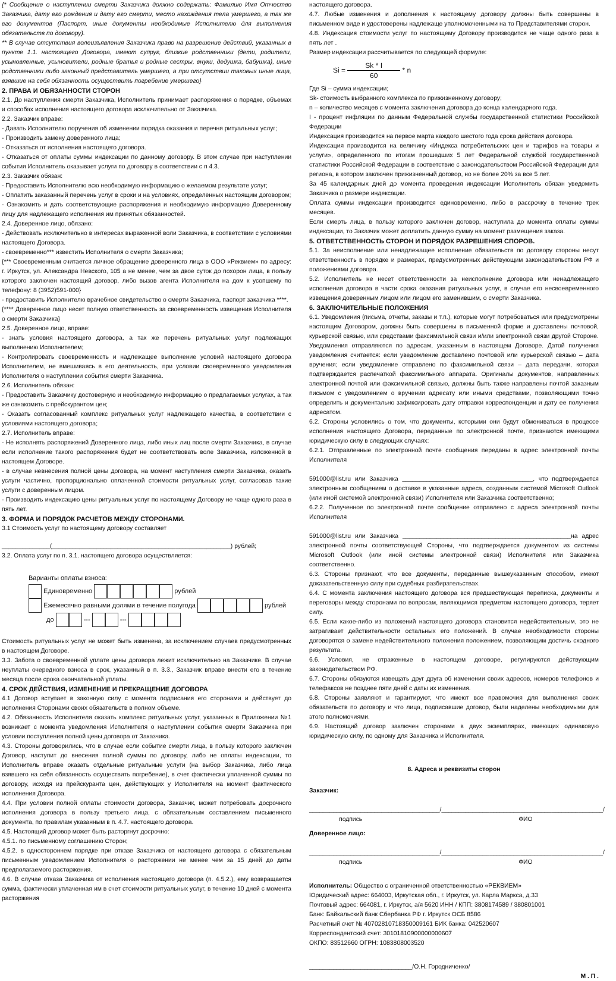{* Сообщение о наступлении смерти Заказчика должно содержать: Фамилию Имя Отчество Заказчика, дату его рождения и дату его смерти, место нахождения тела умершего, а так же его документов (Паспорт, иные документы необходимые Исполнителю для выполнения обязательств по договору).
** В случае отсутствия волеизъявления Заказчика право на разрешение действий, указанных в пункте 1.1. настоящего Договора, имеют супруг, близкие родственники (дети, родители, усыновленные, усыновители, родные братья и родные сестры, внуки, дедушка, бабушка), иные родственники либо законный представитель умершего, а при отсутствии таковых иные лица, взявшие на себя обязанность осуществить погребение умершего}
2. ПРАВА И ОБЯЗАННОСТИ СТОРОН
2.1. До наступления смерти Заказчика, Исполнитель принимает распоряжения о порядке, объемах и способах исполнения настоящего договора исключительно от Заказчика.
2.2. Заказчик вправе:
- Давать Исполнителю поручения об изменении порядка оказания и перечня ритуальных услуг;
- Производить замену доверенного лица;
- Отказаться от исполнения настоящего договора.
- Отказаться от оплаты суммы индексации по данному договору. В этом случае при наступлении события Исполнитель оказывает услуги по договору в соответствии с п 4.3.
2.3. Заказчик обязан:
- Предоставить Исполнителю всю необходимую информацию о желаемом результате услуг;
- Оплатить заказанный перечень услуг в сроки и на условиях, определённых настоящим договором;
- Ознакомить и дать соответствующие распоряжения и необходимую информацию Доверенному лицу для надлежащего исполнения им принятых обязанностей.
2.4. Доверенное лицо, обязано:
- Действовать исключительно в интересах выраженной воли Заказчика, в соответствии с условиями настоящего Договора.
- своевременно*** известить Исполнителя о смерти Заказчика;
{*** Своевременным считается личное обращение доверенного лица в ООО «Реквием» по адресу: г. Иркутск, ул. Александра Невского, 105 а не менее, чем за двое суток до похорон лица, в пользу которого заключен настоящий договор, либо вызов агента Исполнителя на дом к усопшему по телефону: 8 (3952)591-000}
- предоставить Исполнителю врачебное свидетельство о смерти Заказчика, паспорт заказчика ****.
{**** Доверенное лицо несет полную ответственность за своевременность извещения Исполнителя о смерти Заказчика}
2.5. Доверенное лицо, вправе:
- знать условия настоящего договора, а так же перечень ритуальных услуг подлежащих выполнению Исполнителем;
- Контролировать своевременность и надлежащее выполнение условий настоящего договора Исполнителем, не вмешиваясь в его деятельность, при условии своевременного уведомления Исполнителя о наступлении события смерти Заказчика.
2.6. Исполнитель обязан:
- Предоставить Заказчику достоверную и необходимую информацию о предлагаемых услугах, а так же ознакомить с прейскурантом цен;
- Оказать согласованный комплекс ритуальных услуг надлежащего качества, в соответствии с условиями настоящего договора;
2.7. Исполнитель вправе:
- Не исполнять распоряжений Доверенного лица, либо иных лиц после смерти Заказчика, в случае если исполнение такого распоряжения будет не соответствовать воле Заказчика, изложенной в настоящем Договоре.
- в случае невнесения полной цены договора, на момент наступления смерти Заказчика, оказать услуги частично, пропорционально оплаченной стоимости ритуальных услуг, согласовав такие услуги с доверенным лицом.
- Производить индексацию цены ритуальных услуг по настоящему Договору не чаще одного раза в пять лет.
3. ФОРМА И ПОРЯДОК РАСЧЕТОВ МЕЖДУ СТОРОНАМИ.
3.1 Стоимость услуг по настоящему договору составляет
______________(____________________________________________________) рублей;
3.2. Оплата услуг по п. 3.1. настоящего договора осуществляется:
Варианты оплаты взноса:
Единовременно рублей
Ежемесячно равными долями в течение полугода рублей
до --- ---
Стоимость ритуальных услуг не может быть изменена, за исключением случаев предусмотренных в настоящем Договоре.
3.3. Забота о своевременной уплате цены договора лежит исключительно на Заказчике. В случае неуплаты очередного взноса в срок, указанный в п. 3.3., Заказчик вправе внести его в течение месяца после срока окончательной уплаты.
4. СРОК ДЕЙСТВИЯ, ИЗМЕНЕНИЕ И ПРЕКРАЩЕНИЕ ДОГОВОРА
4.1 Договор вступает в законную силу с момента подписания его сторонами и действует до исполнения Сторонами своих обязательств в полном объеме.
4.2. Обязанность Исполнителя оказать комплекс ритуальных услуг, указанных в Приложении №1 возникает с момента уведомления Исполнителя о наступлении события смерти Заказчика при условии поступления полной цены договора от Заказчика.
4.3. Стороны договорились, что в случае если событие смерти лица, в пользу которого заключен Договор, наступит до внесения полной суммы по договору, либо не оплаты индексации, то Исполнитель вправе оказать отдельные ритуальные услуги (на выбор Заказчика, либо лица взявшего на себя обязанность осуществить погребение), в счет фактически уплаченной суммы по договору, исходя из прейскуранта цен, действующих у Исполнителя на момент фактического исполнения Договора.
4.4. При условии полной оплаты стоимости договора, Заказчик, может потребовать досрочного исполнения договора в пользу третьего лица, с обязательным составлением письменного документа, по правилам указанным в п. 4.7. настоящего договора.
4.5. Настоящий договор может быть расторгнут досрочно:
4.5.1. по письменному соглашению Сторон;
4.5.2. в одностороннем порядке при отказе Заказчика от настоящего договора с обязательным письменным уведомлением Исполнителя о расторжении не менее чем за 15 дней до даты предполагаемого расторжения.
4.6. В случае отказа Заказчика от исполнения настоящего договора (п. 4.5.2.), ему возвращается сумма, фактически уплаченная им в счет стоимости ритуальных услуг, в течение 10 дней с момента расторжения
настоящего договора.
4.7. Любые изменения и дополнения к настоящему договору должны быть совершены в письменном виде и удостоверены надлежаще уполномоченными на то Представителями сторон.
4.8. Индексация стоимости услуг по настоящему Договору производится не чаще одного раза в пять лет .
Размер индексации рассчитывается по следующей формуле:
Si = Sk * I 60 * n
Где Si – сумма индексации;
Sk- стоимость выбранного комплекса по прижизненному договору;
n – количество месяцев с момента заключения договора до конца календарного года.
I - процент инфляции по данным Федеральной службы государственной статистики Российской Федерации
Индексация производится на первое марта каждого шестого года срока действия договора.
Индексация производится на величину «Индекса потребительских цен и тарифов на товары и услуги», определенного по итогам прошедших 5 лет Федеральной службой государственной статистики Российской Федерации в соответствие с законодательством Российской Федерации для региона, в котором заключен прижизненный договор, но не более 20% за все 5 лет.
За 45 календарных дней до момента проведения индексации Исполнитель обязан уведомить Заказчика о размере индексации.
Оплата суммы индексации производится единовременно, либо в рассрочку в течение трех месяцев.
Если смерть лица, в пользу которого заключен договор, наступила до момента оплаты суммы индексации, то Заказчик может доплатить данную сумму на момент размещения заказа.
5. ОТВЕТСТВЕННОСТЬ СТОРОН И ПОРЯДОК РАЗРЕШЕНИЯ СПОРОВ.
5.1. За неисполнение или ненадлежащее исполнение обязательств по договору стороны несут ответственность в порядке и размерах, предусмотренных действующим законодательством РФ и положениями договора.
5.2. Исполнитель не несет ответственности за неисполнение договора или ненадлежащего исполнения договора в части срока оказания ритуальных услуг, в случае его несвоевременного извещения доверенным лицом или лицом его заменившим, о смерти Заказчика.
6. ЗАКЛЮЧИТЕЛЬНЫЕ ПОЛОЖЕНИЯ
6.1. Уведомления (письма, отчеты, заказы и т.п.), которые могут потребоваться или предусмотрены настоящим Договором, должны быть совершены в письменной форме и доставлены почтовой, курьерской связью, или средствами факсимильной связи и/или электронной связи другой Стороне. Уведомления отправляются по адресам, указанным в настоящем Договоре. Датой получения уведомления считается: если уведомление доставлено почтовой или курьерской связью – дата вручения; если уведомление отправлено по факсимильной связи – дата передачи, которая подтверждается распечаткой факсимильного аппарата. Оригиналы документов, направленных электронной почтой или факсимильной связью, должны быть также направлены почтой заказным письмом с уведомлением о вручении адресату или иными средствами, позволяющими точно определить и документально зафиксировать дату отправки корреспонденции и дату ее получения адресатом.
6.2. Стороны условились о том, что документы, которыми они будут обмениваться в процессе исполнения настоящего Договора, переданные по электронной почте, признаются имеющими юридическую силу в следующих случаях:
6.2.1. Отправленные по электронной почте сообщения переданы в адрес электронной почты Исполнителя
591000@list.ru или Заказчика ______________________________________, что подтверждается электронным сообщением о доставке в указанные адреса, созданным системой Microsoft Outlook (или иной системой электронной связи) Исполнителя или Заказчика соответственно;
6.2.2. Полученное по электронной почте сообщение отправлено с адреса электронной почты Исполнителя
591000@list.ru или Заказчика _________________________________________________на адрес электронной почты соответствующей Стороны, что подтверждается документом из системы Microsoft Outlook (или иной системы электронной связи) Исполнителя или Заказчика соответственно.
6.3. Стороны признают, что все документы, переданные вышеуказанным способом, имеют доказательственную силу при судебных разбирательствах.
6.4. С момента заключения настоящего договора вся предшествующая переписка, документы и переговоры между сторонами по вопросам, являющимся предметом настоящего договора, теряет силу.
6.5. Если какое-либо из положений настоящего договора становится недействительным, это не затрагивает действительности остальных его положений. В случае необходимости стороны договорятся о замене недействительного положения положением, позволяющим достичь сходного результата.
6.6. Условия, не отраженные в настоящем договоре, регулируются действующим законодательством РФ.
6.7. Стороны обязуются извещать друг друга об изменении своих адресов, номеров телефонов и телефаксов не позднее пяти дней с даты их изменения.
6.8. Стороны заявляют и гарантируют, что имеют все правомочия для выполнения своих обязательств по договору и что лица, подписавшие договор, были наделены необходимыми для этого полномочиями.
6.9. Настоящий договор заключен сторонами в двух экземплярах, имеющих одинаковую юридическую силу, по одному для Заказчика и Исполнителя.
8. Адреса и реквизиты сторон
Заказчик:
______________________________________/_______________________________________________/
подпись ФИО
Доверенное лицо:
______________________________________/_______________________________________________/
подпись ФИО
Исполнитель: Общество с ограниченной ответственностью «РЕКВИЕМ»
Юридический адрес: 664003, Иркутская обл., г. Иркутск, ул. Карла Маркса, д.33
Почтовый адрес: 664081, г. Иркутск, а/я 5620 ИНН / КПП: 3808174589 / 380801001
Банк: Байкальский банк Сбербанка РФ г. Иркутск ОСБ 8586
Расчетный счет № 40702810718350009161 БИК банка: 042520607
Корреспондентский счет: 30101810900000000607
ОКПО: 83512660 ОГРН: 1083808003520
______________________________/О.Н. Городниченко/
М . П .